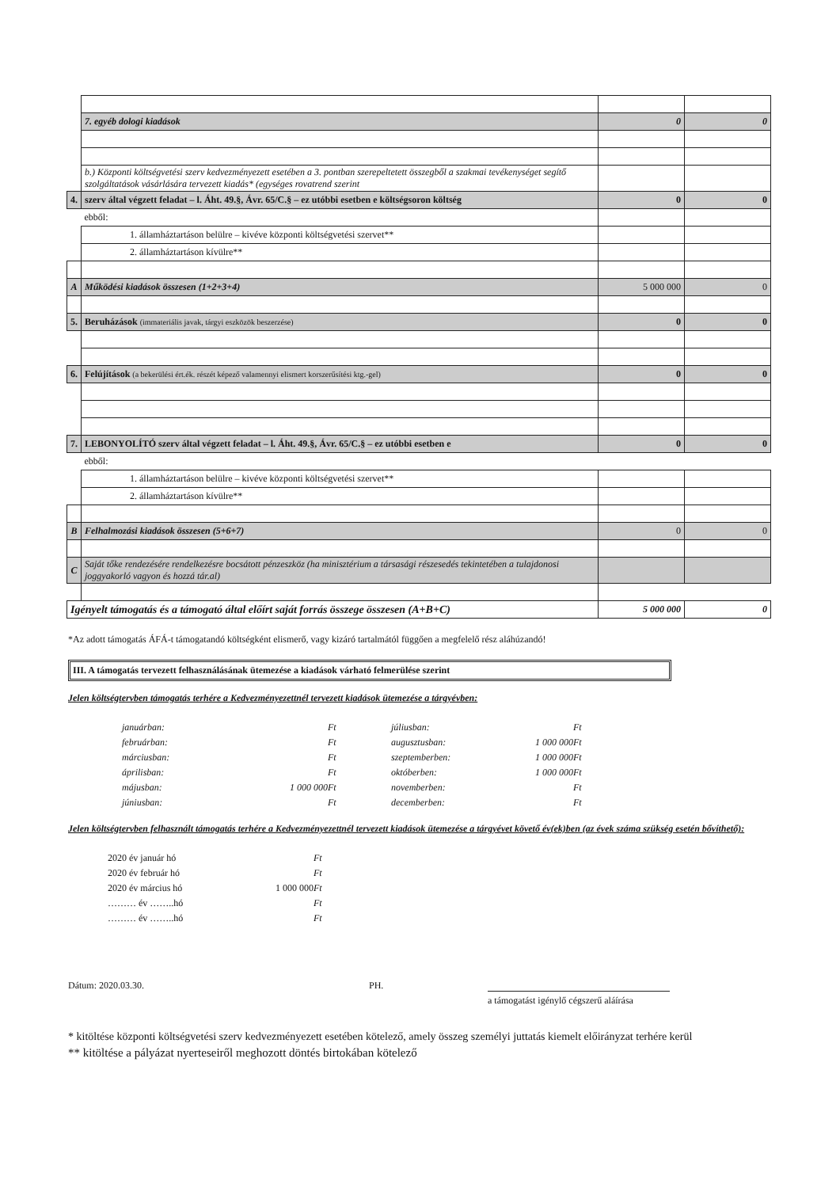| | 7. egyéb dologi kiadások | 0 | 0 |
| | b.) Központi költségvetési szerv kedvezményezett esetében a 3. pontban szerepeltetett összegből a szakmai tevékenységet segítő szolgáltatások vásárlására tervezett kiadás* (egységes rovatrend szerint | | |
| 4. | szerv által végzett feladat – l. Áht. 49.§, Ávr. 65/C.§ – ez utóbbi esetben e költségsoron költség | 0 | 0 |
| | ebből: | | |
| | 1. államháztartáson belülre – kivéve központi költségvetési szervet** | | |
| | 2. államháztartáson kívülre** | | |
| A | Működési kiadások összesen (1+2+3+4) | 5 000 000 | 0 |
| 5. | Beruházások (immateriális javak, tárgyi eszközök beszerzése) | 0 | 0 |
| 6. | Felújítások (a bekerülési ért.ék. részét képező valamennyi elismert korszerűsítési ktg.-gel) | 0 | 0 |
| 7. | LEBONYOLÍTÓ szerv által végzett feladat – l. Áht. 49.§, Ávr. 65/C.§ – ez utóbbi esetben e | 0 | 0 |
| | ebből: | | |
| | 1. államháztartáson belülre – kivéve központi költségvetési szervet** | | |
| | 2. államháztartáson kívülre** | | |
| B | Felhalmozási kiadások összesen (5+6+7) | 0 | 0 |
| C | Saját tőke rendezésére rendelkezésre bocsátott pénzeszköz (ha minisztérium a társasági részesedés tekintetében a tulajdonosi joggyakorló vagyon és hozzá tár.al) | | |
| Igényelt támogatás és a támogató által előírt saját forrás összege összesen (A+B+C) | | 5 000 000 | 0 |
*Az adott támogatás ÁFÁ-t támogatandó költségként elismerő, vagy kizáró tartalmától függően a megfelelő rész aláhúzandó!
III. A támogatás tervezett felhasználásának ütemezése a kiadások várható felmerülése szerint
Jelen költségtervben támogatás terhére a Kedvezményezettnél tervezett kiadások ütemezése a tárgyévben:
januárban: Ft júliusban: Ft februárban: Ft augusztusban: 1 000 000 Ft márciusban: Ft szeptemberben: 1 000 000 Ft áprilisban: Ft októberben: 1 000 000 Ft májusban: 1 000 000 Ft novemberben: Ft júniusban: Ft decemberben: Ft
Jelen költségtervben felhasznált támogatás terhére a Kedvezményezettnél tervezett kiadások ütemezése a tárgyévet követő év(ek)ben (az évek száma szükség esetén bővíthető):
2020 év január hó Ft 2020 év február hó Ft 2020 év március hó 1 000 000 Ft ……… év ……..hó Ft ……… év ……..hó Ft
Dátum: 2020.03.30. PH.
a támogatást igénylő cégszerű aláírása
* kitöltése központi költségvetési szerv kedvezményezett esetében kötelező, amely összeg személyi juttatás kiemelt előirányzat terhére kerül
** kitöltése a pályázat nyerteseiről meghozott döntés birtokában kötelező